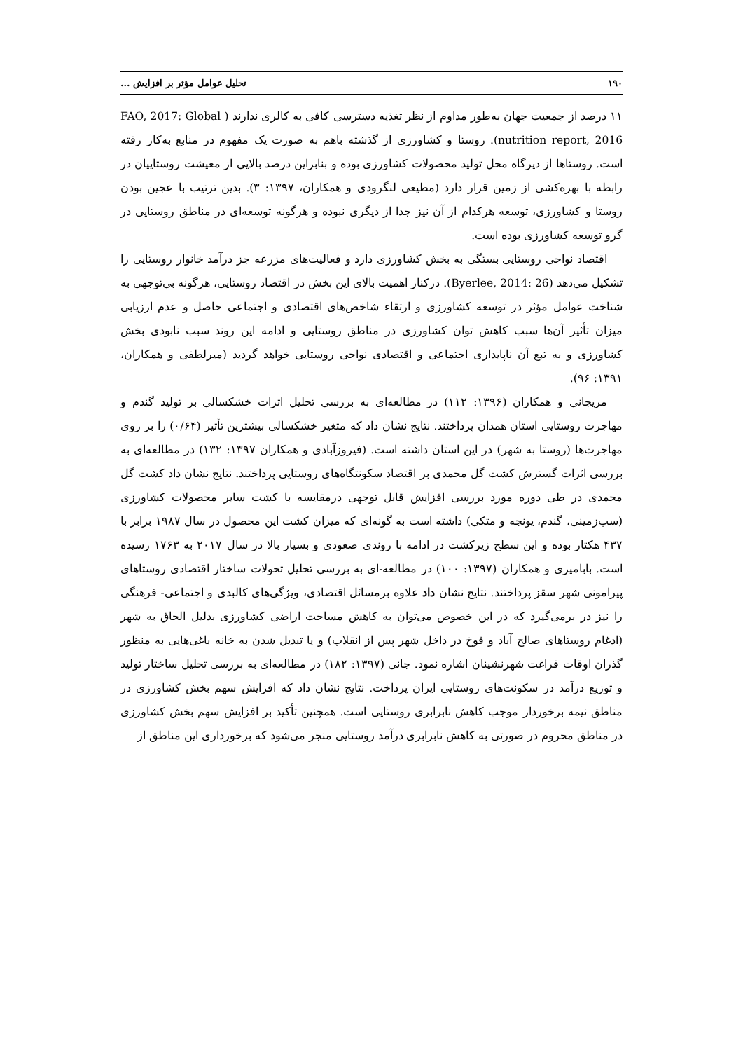۱۹۰ تحلیل عوامل مؤثر بر افزایش ...
۱۱ درصد از جمعیت جهان به‌طور مداوم از نظر تغذیه دسترسی کافی به کالری ندارند ( FAO, 2017: Global nutrition report, 2016). روستا و کشاورزی از گذشته باهم به صورت یک مفهوم در منابع به‌کار رفته است. روستاها از دیرگاه محل تولید محصولات کشاورزی بوده و بنابراین درصد بالایی از معیشت روستاییان در رابطه با بهره‌کشی از زمین قرار دارد (مطیعی لنگرودی و همکاران، ۱۳۹۷: ۳). بدین ترتیب با عجین بودن روستا و کشاورزی، توسعه هرکدام از آن نیز جدا از دیگری نبوده و هرگونه توسعه‌ای در مناطق روستایی در گرو توسعه کشاورزی بوده است.
اقتصاد نواحی روستایی بستگی به بخش کشاورزی دارد و فعالیت‌های مزرعه جز درآمد خانوار روستایی را تشکیل می‌دهد (Byerlee, 2014: 26). درکنار اهمیت بالای این بخش در اقتصاد روستایی، هرگونه بی‌توجهی به شناخت عوامل مؤثر در توسعه کشاورزی و ارتقاء شاخص‌های اقتصادی و اجتماعی حاصل و عدم ارزیابی میزان تأثیر آن‌ها سبب کاهش توان کشاورزی در مناطق روستایی و ادامه این روند سبب نابودی بخش کشاورزی و به تبع آن ناپایداری اجتماعی و اقتصادی نواحی روستایی خواهد گردید (میرلطفی و همکاران، ۱۳۹۱: ۹۶).
مریجانی و همکاران (۱۳۹۶: ۱۱۲) در مطالعه‌ای به بررسی تحلیل اثرات خشکسالی بر تولید گندم و مهاجرت روستایی استان همدان پرداختند. نتایج نشان داد که متغیر خشکسالی بیشترین تأثیر (۰/۶۴) را بر روی مهاجرت‌ها (روستا به شهر) در این استان داشته است. (فیروزآبادی و همکاران ۱۳۹۷: ۱۳۲) در مطالعه‌ای به بررسی اثرات گسترش کشت گل محمدی بر اقتصاد سکونتگاه‌های روستایی پرداختند. نتایج نشان داد کشت گل محمدی در طی دوره مورد بررسی افزایش قابل توجهی درمقایسه با کشت سایر محصولات کشاورزی (سب‌زمینی، گندم، یونجه و متکی) داشته است به گونه‌ای که میزان کشت این محصول در سال ۱۹۸۷ برابر با ۴۳۷ هکتار بوده و این سطح زیرکشت در ادامه با روندی صعودی و بسیار بالا در سال ۲۰۱۷ به ۱۷۶۳ رسیده است. بابامیری و همکاران (۱۳۹۷: ۱۰۰) در مطالعه-ای به بررسی تحلیل تحولات ساختار اقتصادی روستاهای پیرامونی شهر سقز پرداختند. نتایج نشان داد علاوه برمسائل اقتصادی، ویژگی‌های کالبدی و اجتماعی- فرهنگی را نیز در برمی‌گیرد که در این خصوص می‌توان به کاهش مساحت اراضی کشاورزی بدلیل الحاق به شهر (ادغام روستاهای صالح آباد و قوخ در داخل شهر پس از انقلاب) و یا تبدیل شدن به خانه باغی‌هایی به منظور گذران اوقات فراغت شهرنشینان اشاره نمود. جانی (۱۳۹۷: ۱۸۲) در مطالعه‌ای به بررسی تحلیل ساختار تولید و توزیع درآمد در سکونت‌های روستایی ایران پرداخت. نتایج نشان داد که افزایش سهم بخش کشاورزی در مناطق نیمه برخوردار موجب کاهش نابرابری روستایی است. همچنین تأکید بر افزایش سهم بخش کشاورزی در مناطق محروم در صورتی به کاهش نابرابری درآمد روستایی منجر می‌شود که برخورداری این مناطق از